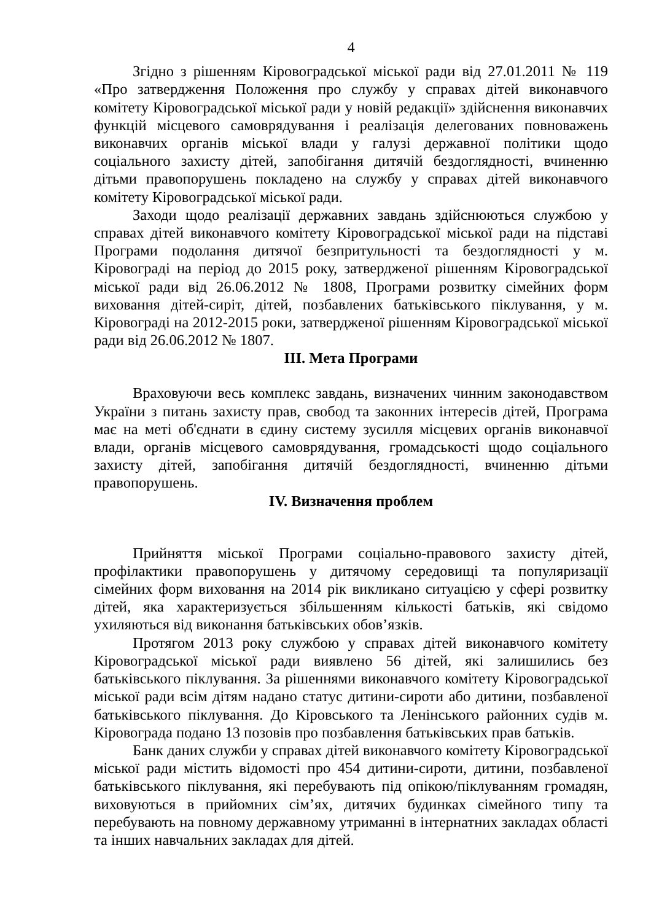4
Згідно з рішенням Кіровоградської міської ради від 27.01.2011 № 119 «Про затвердження Положення про службу у справах дітей виконавчого комітету Кіровоградської міської ради у новій редакції» здійснення виконавчих функцій місцевого самоврядування і реалізація делегованих повноважень виконавчих органів міської влади у галузі державної політики щодо соціального захисту дітей, запобігання дитячій бездоглядності, вчиненню дітьми правопорушень покладено на службу у справах дітей виконавчого комітету Кіровоградської міської ради.
Заходи щодо реалізації державних завдань здійснюються службою у справах дітей виконавчого комітету Кіровоградської міської ради на підставі Програми подолання дитячої безпритульності та бездоглядності у м. Кіровограді на період до 2015 року, затвердженої рішенням Кіровоградської міської ради від 26.06.2012 № 1808, Програми розвитку сімейних форм виховання дітей-сиріт, дітей, позбавлених батьківського піклування, у м. Кіровограді на 2012-2015 роки, затвердженої рішенням Кіровоградської міської ради від 26.06.2012 № 1807.
ІІІ. Мета Програми
Враховуючи весь комплекс завдань, визначених чинним законодавством України з питань захисту прав, свобод та законних інтересів дітей, Програма має на меті об'єднати в єдину систему зусилля місцевих органів виконавчої влади, органів місцевого самоврядування, громадськості щодо соціального захисту дітей, запобігання дитячій бездоглядності, вчиненню дітьми правопорушень.
ІV. Визначення проблем
Прийняття міської Програми соціально-правового захисту дітей, профілактики правопорушень у дитячому середовищі та популяризації сімейних форм виховання на 2014 рік викликано ситуацією у сфері розвитку дітей, яка характеризується збільшенням кількості батьків, які свідомо ухиляються від виконання батьківських обов’язків.
Протягом 2013 року службою у справах дітей виконавчого комітету Кіровоградської міської ради виявлено 56 дітей, які залишились без батьківського піклування. За рішеннями виконавчого комітету Кіровоградської міської ради всім дітям надано статус дитини-сироти або дитини, позбавленої батьківського піклування. До Кіровського та Ленінського районних судів м. Кіровограда подано 13 позовів про позбавлення батьківських прав батьків.
Банк даних служби у справах дітей виконавчого комітету Кіровоградської міської ради містить відомості про 454 дитини-сироти, дитини, позбавленої батьківського піклування, які перебувають під опікою/піклуванням громадян, виховуються в прийомних сім’ях, дитячих будинках сімейного типу та перебувають на повному державному утриманні в інтернатних закладах області та інших навчальних закладах для дітей.